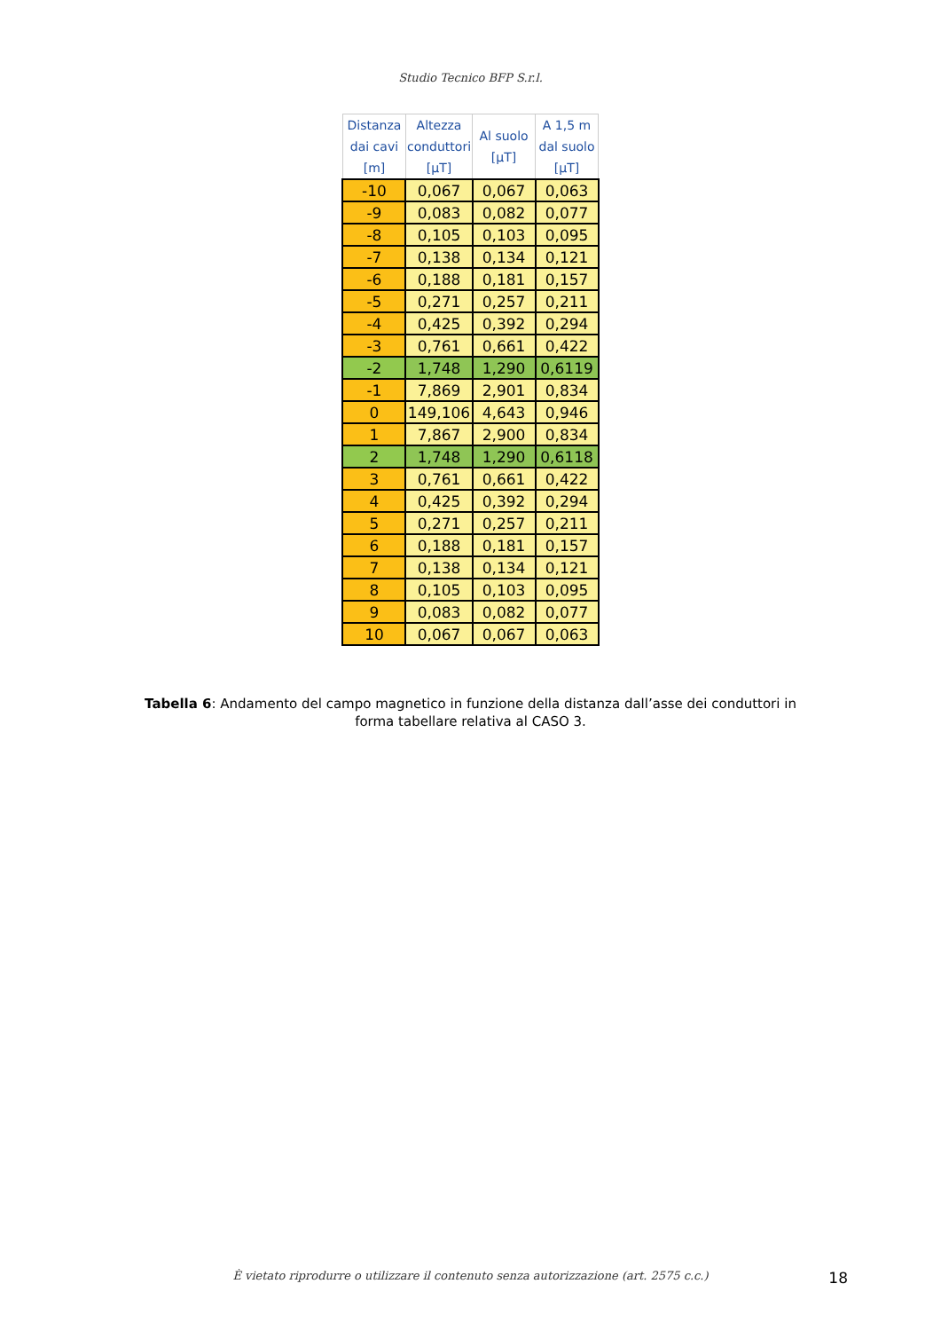Studio Tecnico BFP S.r.l.
| Distanza dai cavi [m] | Altezza conduttori [μT] | Al suolo [μT] | A 1,5 m dal suolo [μT] |
| --- | --- | --- | --- |
| -10 | 0,067 | 0,067 | 0,063 |
| -9 | 0,083 | 0,082 | 0,077 |
| -8 | 0,105 | 0,103 | 0,095 |
| -7 | 0,138 | 0,134 | 0,121 |
| -6 | 0,188 | 0,181 | 0,157 |
| -5 | 0,271 | 0,257 | 0,211 |
| -4 | 0,425 | 0,392 | 0,294 |
| -3 | 0,761 | 0,661 | 0,422 |
| -2 | 1,748 | 1,290 | 0,6119 |
| -1 | 7,869 | 2,901 | 0,834 |
| 0 | 149,106 | 4,643 | 0,946 |
| 1 | 7,867 | 2,900 | 0,834 |
| 2 | 1,748 | 1,290 | 0,6118 |
| 3 | 0,761 | 0,661 | 0,422 |
| 4 | 0,425 | 0,392 | 0,294 |
| 5 | 0,271 | 0,257 | 0,211 |
| 6 | 0,188 | 0,181 | 0,157 |
| 7 | 0,138 | 0,134 | 0,121 |
| 8 | 0,105 | 0,103 | 0,095 |
| 9 | 0,083 | 0,082 | 0,077 |
| 10 | 0,067 | 0,067 | 0,063 |
Tabella 6: Andamento del campo magnetico in funzione della distanza dall’asse dei conduttori in forma tabellare relativa al CASO 3.
È vietato riprodurre o utilizzare il contenuto senza autorizzazione (art. 2575 c.c.)
18